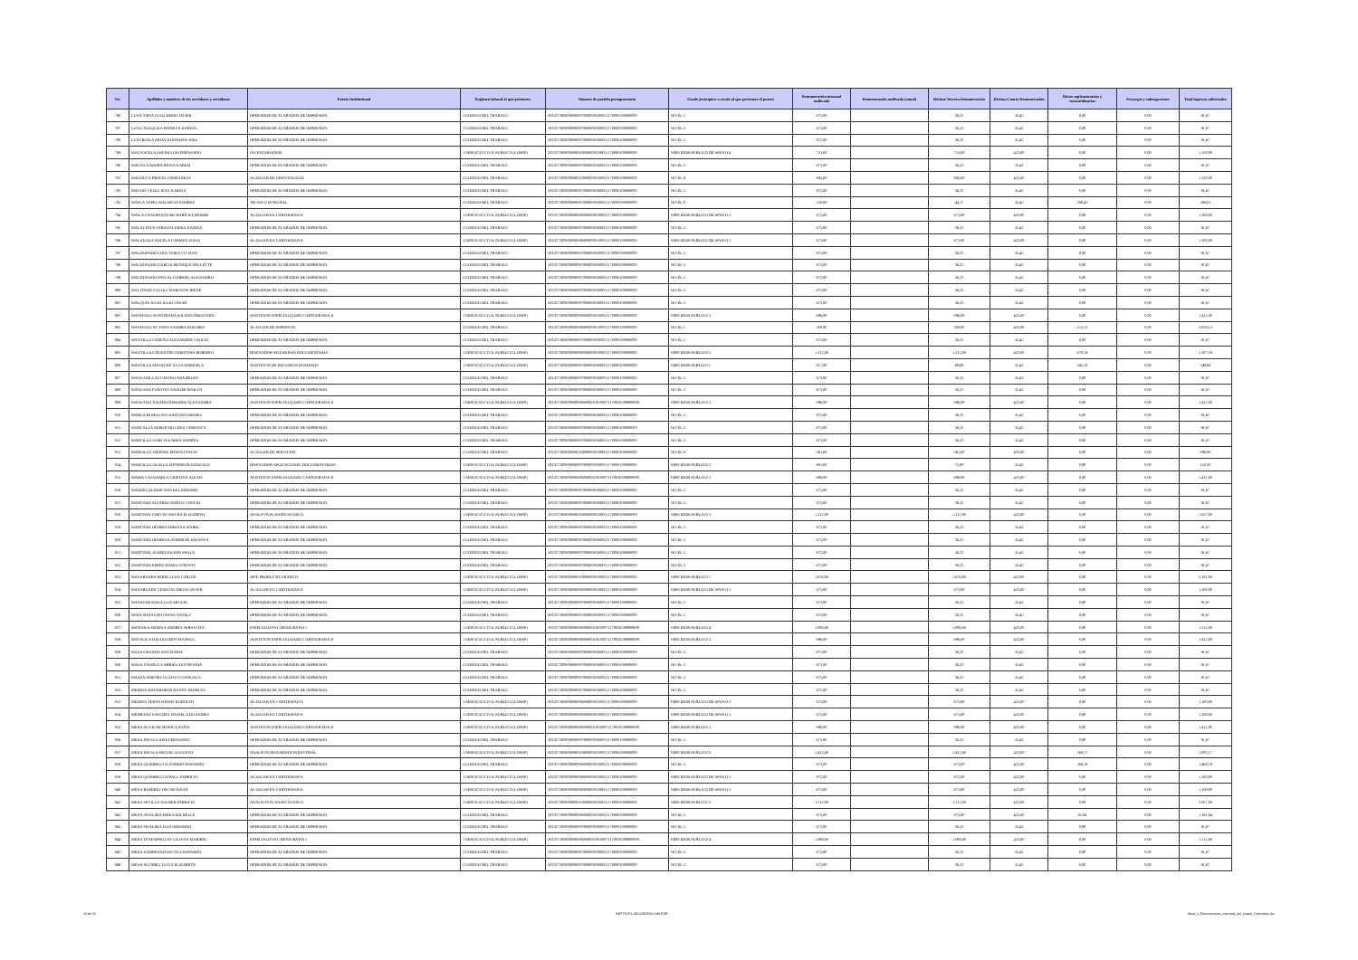| No. | Apellidos y nombres de los servidores y servidoras | Puesto Institucional | Regimen laboral al que pertenece | Número de partida presupuestaria | Grado jerárquico o escala al que pertenece el puesto | Remuneración mensual unificada | Remuneración unificada (anual) | Décimo Tercera Remuneración | Décima Cuarta Remuneración | Horas suplementarias y extraordinarias | Encargos y subrogaciones | Total ingresos adicionales |
| --- | --- | --- | --- | --- | --- | --- | --- | --- | --- | --- | --- | --- |
| 786 | LUNA TAPIA GUILLERMO JAVIER | OPERADOR DE ACABADOS DE IMPRESION | 2.CODIGO DEL TRABAJO | 2022072000000000870000000500051170000100000000 | NIVEL 5 | 675,00 | | 56,25 | 35,42 | 0,00 | 0,00 | 91,67 |
| 787 | LUNA TOAQUIZA PATRICIA KARINA | OPERADOR DE ACABADOS DE IMPRESION | 2.CODIGO DEL TRABAJO | 2022072000000000870000000500051170000100000000 | NIVEL 5 | 675,00 | | 56,25 | 35,42 | 0,00 | 0,00 | 91,67 |
| 788 | LUZURIAGA ARIAS JONATHAN JOEL | OPERADOR DE ACABADOS DE IMPRESION | 2.CODIGO DEL TRABAJO | 2022072000000000870000000500051170000100000000 | NIVEL 5 | 675,00 | | 56,25 | 35,42 | 0,00 | 0,00 | 91,67 |
| 789 | MACANCELA ZHUMI LUIS FERNANDO | INVENTARIADOR | 1.SERVICIO CIVIL PUBLICO (LOSEP) | 2022072000000000100000000100051170000100000000 | SERVIDOR PUBLICO DE APOYO 4 | 733,00 | | 733,00 | 425,00 | 0,00 | 0,00 | 1.158,00 |
| 790 | MACAS ZAMORA REINA KAREM | OPERADOR DE ACABADOS DE IMPRESION | 2.CODIGO DEL TRABAJO | 2022072000000000870000000500051170000100000000 | NIVEL 5 | 675,00 | | 56,25 | 35,42 | 0,00 | 0,00 | 91,67 |
| 791 | MACHUCA PROCEL GRIMANEZA | AUXILIAR DE ODONTOLOGIA | 2.CODIGO DEL TRABAJO | 2022072000000000100000000100051170000100000000 | NIVEL 9 | 695,00 | | 695,00 | 425,00 | 0,00 | 0,00 | 1.120,00 |
| 792 | MACIAS VELEZ JEXY KARINA | OPERADOR DE ACABADOS DE IMPRESION | 2.CODIGO DEL TRABAJO | 2022072000000000870000000500051170000100000000 | NIVEL 5 | 675,00 | | 56,25 | 35,42 | 0,00 | 0,00 | 91,67 |
| 793 | MAFLA YEPEZ MAURICIO ANDRES | TECNICO INTEGRAL | 2.CODIGO DEL TRABAJO | 2022072000000000870000000500051170000100000000 | NIVEL 8 | 530,00 | | 44,17 | 35,42 | 288,43 | 0,00 | 368,01 |
| 794 | MAILA CHASIPANTA RICHARD WLADIMIR | AUXILIAR EN CARTOGRAFIA | 1.SERVICIO CIVIL PUBLICO (LOSEP) | 2022072000000000860000000100051170000100000000 | SERVIDOR PUBLICO DE APOYO 3 | 675,00 | | 675,00 | 425,00 | 0,00 | 0,00 | 1.100,00 |
| 795 | MALACATUS SARZOSA ERIKA KARINA | OPERADOR DE ACABADOS DE IMPRESION | 2.CODIGO DEL TRABAJO | 2022072000000000870000000500051170000100000000 | NIVEL 5 | 675,00 | | 56,25 | 35,42 | 0,00 | 0,00 | 91,67 |
| 796 | MALAN AUCANCELA CARMEN LUISA | AUXILIAR EN CARTOGRAFIA | 1.SERVICIO CIVIL PUBLICO (LOSEP) | 2022072000000000860000000100051170000100000000 | SERVIDOR PUBLICO DE APOYO 3 | 675,00 | | 675,00 | 425,00 | 0,00 | 0,00 | 1.100,00 |
| 797 | MALDONADO COOL NORA VIVIANA | OPERADOR DE ACABADOS DE IMPRESION | 2.CODIGO DEL TRABAJO | 2022072000000000870000000500051170000100000000 | NIVEL 5 | 675,00 | | 56,25 | 35,42 | 0,00 | 0,00 | 91,67 |
| 798 | MALDONADO GARCIA MONIQUE PAULETTE | OPERADOR DE ACABADOS DE IMPRESION | 2.CODIGO DEL TRABAJO | 2022072000000000870000000500051170000100000000 | NIVEL 5 | 675,00 | | 56,25 | 35,42 | 0,00 | 0,00 | 91,67 |
| 799 | MALDONADO PASCAL GABRIEL ALEJANDRO | OPERADOR DE ACABADOS DE IMPRESION | 2.CODIGO DEL TRABAJO | 2022072000000000870000000500051170000100000000 | NIVEL 5 | 675,00 | | 56,25 | 35,42 | 0,00 | 0,00 | 91,67 |
| 800 | MALITASIG CULQUI MARGOTH IRENE | OPERADOR DE ACABADOS DE IMPRESION | 2.CODIGO DEL TRABAJO | 2022072000000000870000000500051170000100000000 | NIVEL 5 | 675,00 | | 56,25 | 35,42 | 0,00 | 0,00 | 91,67 |
| 801 | MALQUIN JULIO JULIO CESAR | OPERADOR DE ACABADOS DE IMPRESION | 2.CODIGO DEL TRABAJO | 2022072000000000870000000500051170000100000000 | NIVEL 5 | 675,00 | | 56,25 | 35,42 | 0,00 | 0,00 | 91,67 |
| 802 | MANOSALVAS ESTRADA WILSON FERNANDO | ASISTENTE ESPECIALIZADO CARTOGRAFIA II | 1.SERVICIO CIVIL PUBLICO (LOSEP) | 2022072000000000860000000100051170000100000000 | SERVIDOR PUBLICO 3 | 986,00 | | 986,00 | 425,00 | 0,00 | 0,00 | 1.411,00 |
| 803 | MANOSALVAS TAPIA SANDRA DOLORES | AUXILIAR DE IMPRENTA | 2.CODIGO DEL TRABAJO | 2022072000000000860000000100051170000100000000 | NIVEL 1 | 500,00 | | 500,00 | 425,00 | 133,12 | 0,00 | 1.058,12 |
| 804 | MANTILLA CEDEÑO ALEXANDER VINICIO | OPERADOR DE ACABADOS DE IMPRESION | 2.CODIGO DEL TRABAJO | 2022072000000000870000000500051170000100000000 | NIVEL 5 | 675,00 | | 56,25 | 35,42 | 0,00 | 0,00 | 91,67 |
| 805 | MANTILLA CIFUENTES CHRISTIAN ROBERTO | DISENADOR SEGURIDAD DOCUMENTARIA | 1.SERVICIO CIVIL PUBLICO (LOSEP) | 2022072000000000860000000100051170000100000000 | SERVIDOR PUBLICO 5 | 1.212,00 | | 1.212,00 | 425,00 | 670,19 | 0,00 | 2.307,19 |
| 806 | MANTILLA MASACHE JULIA MARISELA | ASISTENTE DE RECURSOS HUMANOS | 1.SERVICIO CIVIL PUBLICO (LOSEP) | 2022072000000000870000000500051170000100000000 | SERVIDOR PUBLICO 1 | 817,00 | | 68,08 | 35,42 | 245,10 | 0,00 | 348,60 |
| 807 | MANZANILLAS CASTRO ANA BELEN | OPERADOR DE ACABADOS DE IMPRESION | 2.CODIGO DEL TRABAJO | 2022072000000000870000000500051170000100000000 | NIVEL 5 | 675,00 | | 56,25 | 35,42 | 0,00 | 0,00 | 91,67 |
| 808 | MANZANO FUENTES NAHOMI MAILYN | OPERADOR DE ACABADOS DE IMPRESION | 2.CODIGO DEL TRABAJO | 2022072000000000870000000500051170000100000000 | NIVEL 5 | 675,00 | | 56,25 | 35,42 | 0,00 | 0,00 | 91,67 |
| 809 | MANZANO TOLEDO DAMARIZ ALEXANDRA | ASISTENTE ESPECIALIZADO CARTOGRAFIA II | 1.SERVICIO CIVIL PUBLICO (LOSEP) | 20220720000000008600000100100071170020288888888 | SERVIDOR PUBLICO 3 | 986,00 | | 986,00 | 425,00 | 0,00 | 0,00 | 1.411,00 |
| 810 | MARCA PANELUISA JOHANNA MISHEL | OPERADOR DE ACABADOS DE IMPRESION | 2.CODIGO DEL TRABAJO | 2022072000000000870000000500051170000100000000 | NIVEL 5 | 675,00 | | 56,25 | 35,42 | 0,00 | 0,00 | 91,67 |
| 811 | MARCALLA MOROCHO LIDIA VERONICA | OPERADOR DE ACABADOS DE IMPRESION | 2.CODIGO DEL TRABAJO | 2022072000000000870000000500051170000100000000 | NIVEL 5 | 675,00 | | 56,25 | 35,42 | 0,00 | 0,00 | 91,67 |
| 812 | MARCILLO GARCIA KAREN ANDREA | OPERADOR DE ACABADOS DE IMPRESION | 2.CODIGO DEL TRABAJO | 2022072000000000870000000500051170000100000000 | NIVEL 5 | 675,00 | | 56,25 | 35,42 | 0,00 | 0,00 | 91,67 |
| 813 | MARCILLO JIMENEZ EDWIN STALIN | AUXILIAR DE SERVICIOS | 2.CODIGO DEL TRABAJO | 2022072000000000100000000100051170000100000000 | NIVEL 9 | 561,00 | | 561,00 | 425,00 | 0,00 | 0,00 | 986,00 |
| 814 | MARCILLO OLALLA JEFFERSON GONZALO | DISENADOR APLICACIONES DOCUMENTARIAS | 1.SERVICIO CIVIL PUBLICO (LOSEP) | 2022072000000000870000000500051170000100000000 | SERVIDOR PUBLICO 2 | 901,00 | | 75,08 | 35,42 | 0,00 | 0,00 | 110,50 |
| 815 | MARIN CAJAMARCA CRISTIAN ALEXIS | ASISTENTE ESPECIALIZADO CARTOGRAFIA II | 1.SERVICIO CIVIL PUBLICO (LOSEP) | 20220720000000008600000100100071170020288888888 | SERVIDOR PUBLICO 3 | 986,00 | | 986,00 | 425,00 | 0,00 | 0,00 | 1.411,00 |
| 816 | MARIÑO QUINDE MAYKEL EDWARD | OPERADOR DE ACABADOS DE IMPRESION | 2.CODIGO DEL TRABAJO | 2022072000000000870000000500051170000100000000 | NIVEL 5 | 675,00 | | 56,25 | 35,42 | 0,00 | 0,00 | 91,67 |
| 817 | MARTINEZ ALVAREZ MARCO VINICIO | OPERADOR DE ACABADOS DE IMPRESION | 2.CODIGO DEL TRABAJO | 2022072000000000870000000500051170000100000000 | NIVEL 5 | 675,00 | | 56,25 | 35,42 | 0,00 | 0,00 | 91,67 |
| 818 | MARTINEZ CHEVEZ MAYRA ELIZABETH | ANALISTA PLANIFICACION II | 1.SERVICIO CIVIL PUBLICO (LOSEP) | 2022072000000000100000000100051170000100000000 | SERVIDOR PUBLICO 5 | 1.212,00 | | 1.212,00 | 425,00 | 0,00 | 0,00 | 1.637,00 |
| 819 | MARTINEZ IBARRA ADRIANA ISABEL | OPERADOR DE ACABADOS DE IMPRESION | 2.CODIGO DEL TRABAJO | 2022072000000000870000000500051170000100000000 | NIVEL 5 | 675,00 | | 56,25 | 35,42 | 0,00 | 0,00 | 91,67 |
| 820 | MARTINEZ IBARRA KATHERINE JOHANNA | OPERADOR DE ACABADOS DE IMPRESION | 2.CODIGO DEL TRABAJO | 2022072000000000870000000500051170000100000000 | NIVEL 5 | 675,00 | | 56,25 | 35,42 | 0,00 | 0,00 | 91,67 |
| 821 | MARTINEZ JUAREZ EILEEN PAOLA | OPERADOR DE ACABADOS DE IMPRESION | 2.CODIGO DEL TRABAJO | 2022072000000000870000000500051170000100000000 | NIVEL 5 | 675,00 | | 56,25 | 35,42 | 0,00 | 0,00 | 91,67 |
| 822 | MARTINEZ PEREZ MARIA STEFANY | OPERADOR DE ACABADOS DE IMPRESION | 2.CODIGO DEL TRABAJO | 2022072000000000870000000500051170000100000000 | NIVEL 5 | 675,00 | | 56,25 | 35,42 | 0,00 | 0,00 | 91,67 |
| 823 | MASABANDA PEREZ JUAN CARLOS | JEFE PRODUCTO GRAFICO | 1.SERVICIO CIVIL PUBLICO (LOSEP) | 2022072000000000100000000100051170000100000000 | SERVIDOR PUBLICO 7 | 1.676,00 | | 1.676,00 | 425,00 | 0,00 | 0,00 | 2.101,00 |
| 824 | MASABANDA VENEGAS DIEGO JAVIER | AUXILIAR EN CARTOGRAFIA | 1.SERVICIO CIVIL PUBLICO (LOSEP) | 2022072000000000860000000100051170000100000000 | SERVIDOR PUBLICO DE APOYO 3 | 675,00 | | 675,00 | 425,00 | 0,00 | 0,00 | 1.100,00 |
| 825 | MASACHE MAZA LUIS MIGUEL | OPERADOR DE ACABADOS DE IMPRESION | 2.CODIGO DEL TRABAJO | 2022072000000000870000000500051170000100000000 | NIVEL 5 | 675,00 | | 56,25 | 35,42 | 0,00 | 0,00 | 91,67 |
| 826 | MATA MATA GEOVANNA NATALY | OPERADOR DE ACABADOS DE IMPRESION | 2.CODIGO DEL TRABAJO | 2022072000000000870000000500051170000100000000 | NIVEL 5 | 675,00 | | 56,25 | 35,42 | 0,00 | 0,00 | 91,67 |
| 827 | MATEHUS MEDINA ANDRES SEBASTIAN | ESPECIALISTA CARTOGRAFIA I | 1.SERVICIO CIVIL PUBLICO (LOSEP) | 20220720000000008600000100100071170020288888888 | SERVIDOR PUBLICO 4 | 1.086,00 | | 1.086,00 | 425,00 | 0,00 | 0,00 | 1.511,00 |
| 828 | MAYALICA DALGO CRISTIAN PAUL | ASISTENTE ESPECIALIZADO CARTOGRAFIA II | 1.SERVICIO CIVIL PUBLICO (LOSEP) | 20220720000000008600000100100071170020288888888 | SERVIDOR PUBLICO 3 | 986,00 | | 986,00 | 425,00 | 0,00 | 0,00 | 1.411,00 |
| 829 | MAZA GRANDA ANA MARIA | OPERADOR DE ACABADOS DE IMPRESION | 2.CODIGO DEL TRABAJO | 2022072000000000870000000500051170000100000000 | NIVEL 5 | 675,00 | | 56,25 | 35,42 | 0,00 | 0,00 | 91,67 |
| 830 | MAZA YANDUN GABRIELA ESTEFANIA | OPERADOR DE ACABADOS DE IMPRESION | 2.CODIGO DEL TRABAJO | 2022072000000000870000000500051170000100000000 | NIVEL 5 | 675,00 | | 56,25 | 35,42 | 0,00 | 0,00 | 91,67 |
| 831 | MAZZA JIMENEZ GLADYS CONSUELO | OPERADOR DE ACABADOS DE IMPRESION | 2.CODIGO DEL TRABAJO | 2022072000000000870000000500051170000100000000 | NIVEL 5 | 675,00 | | 56,25 | 35,42 | 0,00 | 0,00 | 91,67 |
| 832 | MEDINA MATAMOROS DANNY PATRICIO | OPERADOR DE ACABADOS DE IMPRESION | 2.CODIGO DEL TRABAJO | 2022072000000000870000000500051170000100000000 | NIVEL 5 | 675,00 | | 56,25 | 35,42 | 0,00 | 0,00 | 91,67 |
| 833 | MEDINA TERAN HENRY RODOLFO | AUXILIAR EN CARTOGRAFIA | 1.SERVICIO CIVIL PUBLICO (LOSEP) | 2022072000000000860000000100051170000100000000 | SERVIDOR PUBLICO DE APOYO 3 | 675,00 | | 675,00 | 425,00 | 0,00 | 0,00 | 1.100,00 |
| 834 | MEDRANO SANCHEZ DANIEL ALEJANDRO | AUXILIAR EN CARTOGRAFIA | 1.SERVICIO CIVIL PUBLICO (LOSEP) | 2022072000000000860000000100051170000100000000 | SERVIDOR PUBLICO DE APOYO 3 | 675,00 | | 675,00 | 425,00 | 0,00 | 0,00 | 1.100,00 |
| 835 | MEJIA AGUILAR MONICA SOFIA | ASISTENTE ESPECIALIZADO CARTOGRAFIA II | 1.SERVICIO CIVIL PUBLICO (LOSEP) | 20220720000000008600000100100071170020288888888 | SERVIDOR PUBLICO 3 | 986,00 | | 986,00 | 425,00 | 0,00 | 0,00 | 1.411,00 |
| 836 | MEJIA DAVILA JOSE FERNANDO | OPERADOR DE ACABADOS DE IMPRESION | 2.CODIGO DEL TRABAJO | 2022072000000000870000000500051170000100000000 | NIVEL 5 | 675,00 | | 56,25 | 35,42 | 0,00 | 0,00 | 91,67 |
| 837 | MEJIA DAVILA MIGUEL AUGUSTO | ANALISTA SEGURIDAD INDUSTRIAL | 1.SERVICIO CIVIL PUBLICO (LOSEP) | 2022072000000000100000000100051170000100000000 | SERVIDOR PUBLICO 6 | 1.412,00 | | 1.412,00 | 425,00 | 168,17 | 0,00 | 2.005,17 |
| 838 | MEJIA QUIMBIULCO ANDRES BAYARDO | OPERADOR DE ACABADOS DE IMPRESION | 2.CODIGO DEL TRABAJO | 2022072000000000860000000100051170000200000000 | NIVEL 5 | 675,00 | | 675,00 | 425,00 | 369,18 | 0,00 | 1.469,18 |
| 839 | MEJIA QUIMBIULCO PAUL FABRICIO | AUXILIAR EN CARTOGRAFIA | 1.SERVICIO CIVIL PUBLICO (LOSEP) | 2022072000000000860000000100051170000100000000 | SERVIDOR PUBLICO DE APOYO 3 | 675,00 | | 675,00 | 425,00 | 0,00 | 0,00 | 1.100,00 |
| 840 | MEJIA RAMIREZ OSCAR DAVID | AUXILIAR EN CARTOGRAFIA | 1.SERVICIO CIVIL PUBLICO (LOSEP) | 2022072000000000860000000100051170000100000000 | SERVIDOR PUBLICO DE APOYO 3 | 675,00 | | 675,00 | 425,00 | 0,00 | 0,00 | 1.100,00 |
| 841 | MEJIA SEVILLA WILMER FABRICIO | ANALISTA PLANIFICACION II | 1.SERVICIO CIVIL PUBLICO (LOSEP) | 2022072000000000100000000100051170000100000000 | SERVIDOR PUBLICO 5 | 1.212,00 | | 1.212,00 | 425,00 | 0,00 | 0,00 | 1.637,00 |
| 842 | MEJIA SISALIMA ERIKA MICHELLE | OPERADOR DE ACABADOS DE IMPRESION | 2.CODIGO DEL TRABAJO | 2022072000000000860000000100051170000100000000 | NIVEL 5 | 675,00 | | 675,00 | 425,00 | 61,84 | 0,00 | 1.161,84 |
| 843 | MEJIA SISALIMA LUIS GERARDO | OPERADOR DE ACABADOS DE IMPRESION | 2.CODIGO DEL TRABAJO | 2022072000000000870000000500051170000100000000 | NIVEL 5 | 675,00 | | 56,25 | 35,42 | 0,00 | 0,00 | 91,67 |
| 844 | MEJIA TENEMPAGUAY LILIANA MARIBEL | ESPECIALISTA CARTOGRAFIA I | 1.SERVICIO CIVIL PUBLICO (LOSEP) | 20220720000000008600000100100071170020288888888 | SERVIDOR PUBLICO 4 | 1.086,00 | | 1.086,00 | 425,00 | 0,00 | 0,00 | 1.511,00 |
| 845 | MEJIA ZAMBRANO KEVIN LEONARDO | OPERADOR DE ACABADOS DE IMPRESION | 2.CODIGO DEL TRABAJO | 2022072000000000870000000500051170000100000000 | NIVEL 5 | 675,00 | | 56,25 | 35,42 | 0,00 | 0,00 | 91,67 |
| 846 | MENA ALVAREZ LUCIA ELIZABETH | OPERADOR DE ACABADOS DE IMPRESION | 2.CODIGO DEL TRABAJO | 2022072000000000870000000500051170000100000000 | NIVEL 5 | 675,00 | | 56,25 | 35,42 | 0,00 | 0,00 | 91,67 |
14 de 26 INSTITUTO GEOGRÁFICO MILITAR literal_c_Remuneracion_mensual_por_puesto_Diciembre.xlsx